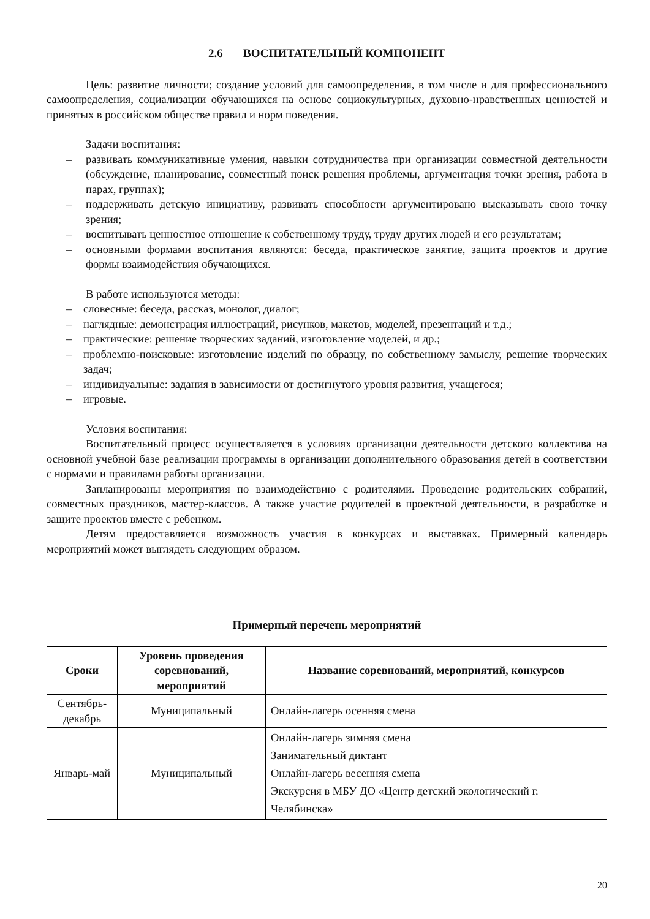2.6 ВОСПИТАТЕЛЬНЫЙ КОМПОНЕНТ
Цель: развитие личности; создание условий для самоопределения, в том числе и для профессионального самоопределения, социализации обучающихся на основе социокультурных, духовно-нравственных ценностей и принятых в российском обществе правил и норм поведения.
Задачи воспитания:
– развивать коммуникативные умения, навыки сотрудничества при организации совместной деятельности (обсуждение, планирование, совместный поиск решения проблемы, аргументация точки зрения, работа в парах, группах);
– поддерживать детскую инициативу, развивать способности аргументировано высказывать свою точку зрения;
– воспитывать ценностное отношение к собственному труду, труду других людей и его результатам;
– основными формами воспитания являются: беседа, практическое занятие, защита проектов и другие формы взаимодействия обучающихся.
В работе используются методы:
– словесные: беседа, рассказ, монолог, диалог;
– наглядные: демонстрация иллюстраций, рисунков, макетов, моделей, презентаций и т.д.;
– практические: решение творческих заданий, изготовление моделей, и др.;
– проблемно-поисковые: изготовление изделий по образцу, по собственному замыслу, решение творческих задач;
– индивидуальные: задания в зависимости от достигнутого уровня развития, учащегося;
– игровые.
Условия воспитания:
Воспитательный процесс осуществляется в условиях организации деятельности детского коллектива на основной учебной базе реализации программы в организации дополнительного образования детей в соответствии с нормами и правилами работы организации.
Запланированы мероприятия по взаимодействию с родителями. Проведение родительских собраний, совместных праздников, мастер-классов. А также участие родителей в проектной деятельности, в разработке и защите проектов вместе с ребенком.
Детям предоставляется возможность участия в конкурсах и выставках. Примерный календарь мероприятий может выглядеть следующим образом.
Примерный перечень мероприятий
| Сроки | Уровень проведения соревнований, мероприятий | Название соревнований, мероприятий, конкурсов |
| --- | --- | --- |
| Сентябрь-декабрь | Муниципальный | Онлайн-лагерь осенняя смена |
| Январь-май | Муниципальный | Онлайн-лагерь зимняя смена Занимательный диктант Онлайн-лагерь весенняя смена Экскурсия в МБУ ДО «Центр детский экологический г. Челябинска» |
20